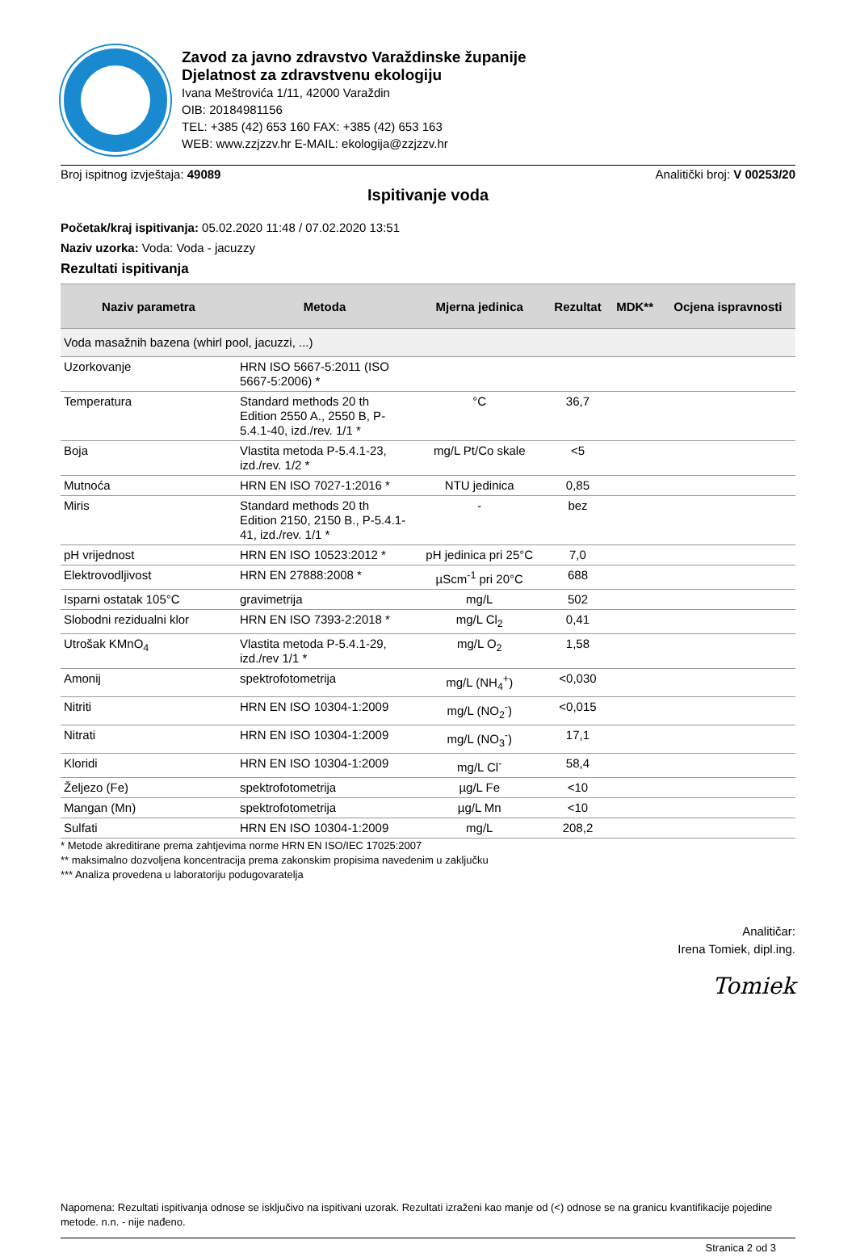Zavod za javno zdravstvo Varaždinske županije
Djelatnost za zdravstvenu ekologiju
Ivana Meštrovića 1/11, 42000 Varaždin
OIB: 20184981156
TEL: +385 (42) 653 160 FAX: +385 (42) 653 163
WEB: www.zzjzzv.hr E-MAIL: ekologija@zzjzzv.hr
Broj ispitnog izvještaja: 49089 Analitički broj: V 00253/20
Ispitivanje voda
Početak/kraj ispitivanja: 05.02.2020 11:48 / 07.02.2020 13:51
Naziv uzorka: Voda: Voda - jacuzzy
Rezultati ispitivanja
| Naziv parametra | Metoda | Mjerna jedinica | Rezultat | MDK** | Ocjena ispravnosti |
| --- | --- | --- | --- | --- | --- |
| Voda masažnih bazena (whirl pool, jacuzzi, ...) | | | | | |
| Uzorkovanje | HRN ISO 5667-5:2011 (ISO 5667-5:2006) * | | | | |
| Temperatura | Standard methods 20 th Edition 2550 A., 2550 B, P-5.4.1-40, izd./rev. 1/1 * | °C | 36,7 | | |
| Boja | Vlastita metoda P-5.4.1-23, izd./rev. 1/2 * | mg/L Pt/Co skale | <5 | | |
| Mutnoća | HRN EN ISO 7027-1:2016 * | NTU jedinica | 0,85 | | |
| Miris | Standard methods 20 th Edition 2150, 2150 B., P-5.4.1-41, izd./rev. 1/1 * | - | bez | | |
| pH vrijednost | HRN EN ISO 10523:2012 * | pH jedinica pri 25°C | 7,0 | | |
| Elektrovodljivost | HRN EN 27888:2008 * | µScm<sup>-1</sup> pri 20°C | 688 | | |
| Isparni ostatak 105°C | gravimetrija | mg/L | 502 | | |
| Slobodni rezidualni klor | HRN EN ISO 7393-2:2018 * | mg/L Cl<sub>2</sub> | 0,41 | | |
| Utrošak KMnO<sub>4</sub> | Vlastita metoda P-5.4.1-29, izd./rev 1/1 * | mg/L O<sub>2</sub> | 1,58 | | |
| Amonij | spektrofotometrija | mg/L (NH<sub>4</sub><sup>+</sup>) | <0,030 | | |
| Nitriti | HRN EN ISO 10304-1:2009 | mg/L (NO<sub>2</sub><sup>-</sup>) | <0,015 | | |
| Nitrati | HRN EN ISO 10304-1:2009 | mg/L (NO<sub>3</sub><sup>-</sup>) | 17,1 | | |
| Kloridi | HRN EN ISO 10304-1:2009 | mg/L Cl<sup>-</sup> | 58,4 | | |
| Željezo (Fe) | spektrofotometrija | µg/L Fe | <10 | | |
| Mangan (Mn) | spektrofotometrija | µg/L Mn | <10 | | |
| Sulfati | HRN EN ISO 10304-1:2009 | mg/L | 208,2 | | |
* Metode akreditirane prema zahtjevima norme HRN EN ISO/IEC 17025:2007
** maksimalno dozvoljena koncentracija prema zakonskim propisima navedenim u zaključku
*** Analiza provedena u laboratoriju podugovaratelja
Analitičar:
Irena Tomiek, dipl.ing.
Tomiek
Napomena: Rezultati ispitivanja odnose se isključivo na ispitivani uzorak. Rezultati izraženi kao manje od (<) odnose se na granicu kvantifikacije pojedine metode. n.n. - nije nađeno.
Stranica 2 od 3